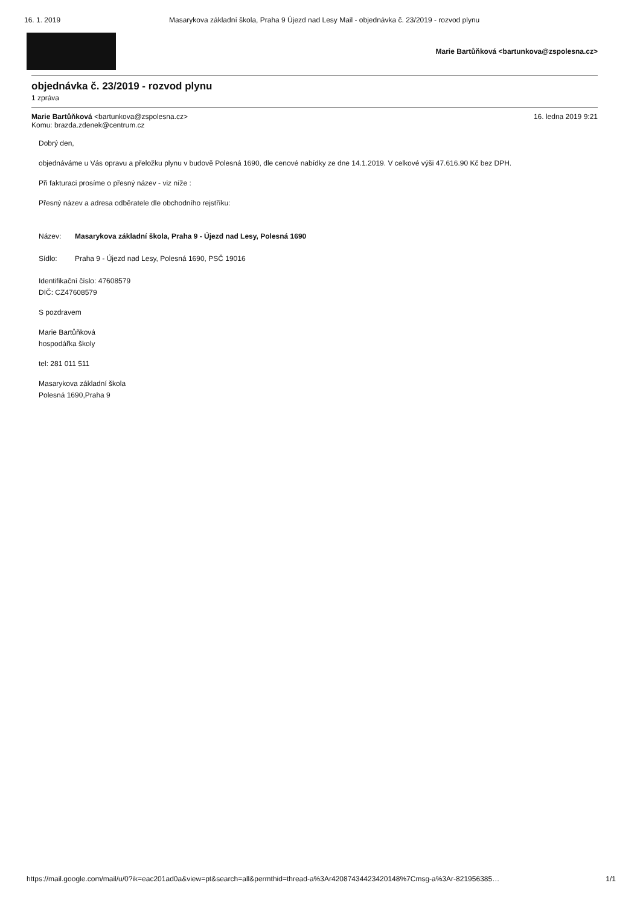16. 1. 2019 Masarykova základní škola, Praha 9 Újezd nad Lesy Mail - objednávka č. 23/2019 - rozvod plynu
Marie Bartůňková <bartunkova@zspolesna.cz>
objednávka č. 23/2019 - rozvod plynu
1 zpráva
Marie Bartůňková <bartunkova@zspolesna.cz>
Komu: brazda.zdenek@centrum.cz
16. ledna 2019 9:21
Dobrý den,
objednáváme u Vás opravu a přeložku plynu v budově Polesná 1690, dle cenové nabídky ze dne 14.1.2019. V celkové výši 47.616.90 Kč bez DPH.
Při fakturaci prosíme o přesný název - viz níže :
Přesný název a adresa odběratele dle obchodního rejstříku:
Název: Masarykova základní škola, Praha 9 - Újezd nad Lesy, Polesná 1690
Sídlo: Praha 9 - Újezd nad Lesy, Polesná 1690, PSČ 19016
Identifikační číslo: 47608579
DIČ: CZ47608579
S pozdravem
Marie Bartůňková
hospodářka školy
tel: 281 011 511
Masarykova základní škola
Polesná 1690,Praha 9
https://mail.google.com/mail/u/0?ik=eac201ad0a&view=pt&search=all&permthid=thread-a%3Ar42087434423420148%7Cmsg-a%3Ar-821956385… 1/1